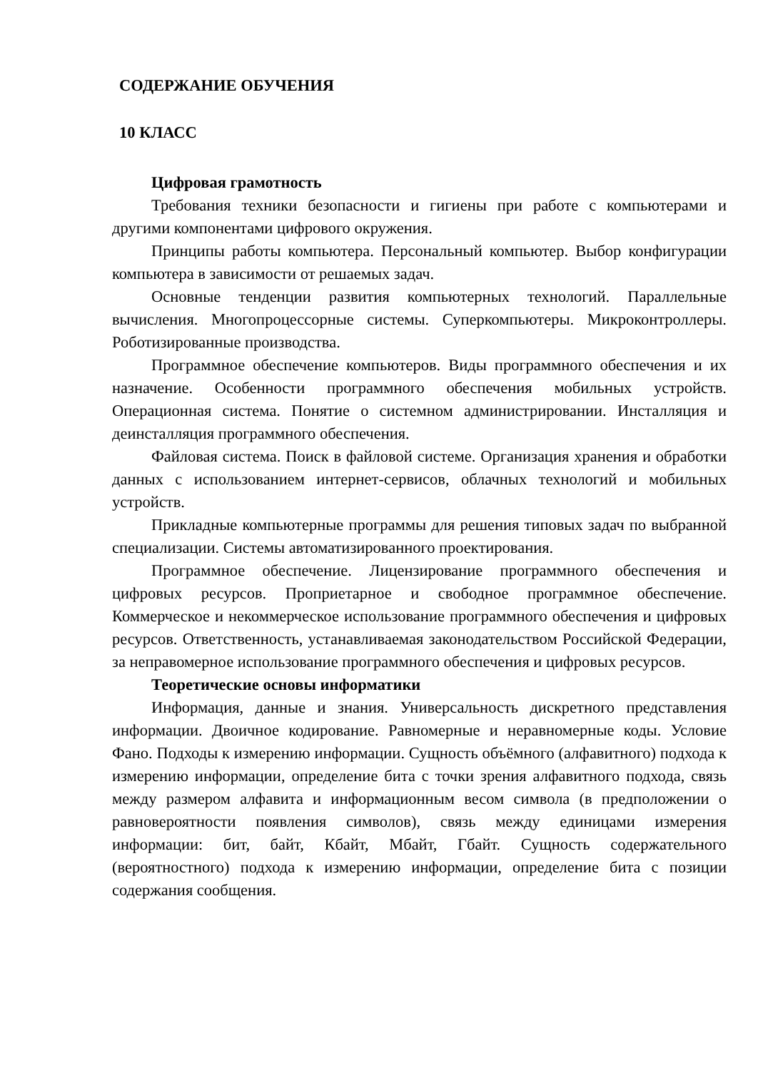СОДЕРЖАНИЕ ОБУЧЕНИЯ
10 КЛАСС
Цифровая грамотность
Требования техники безопасности и гигиены при работе с компьютерами и другими компонентами цифрового окружения.
Принципы работы компьютера. Персональный компьютер. Выбор конфигурации компьютера в зависимости от решаемых задач.
Основные тенденции развития компьютерных технологий. Параллельные вычисления. Многопроцессорные системы. Суперкомпьютеры. Микроконтроллеры. Роботизированные производства.
Программное обеспечение компьютеров. Виды программного обеспечения и их назначение. Особенности программного обеспечения мобильных устройств. Операционная система. Понятие о системном администрировании. Инсталляция и деинсталляция программного обеспечения.
Файловая система. Поиск в файловой системе. Организация хранения и обработки данных с использованием интернет-сервисов, облачных технологий и мобильных устройств.
Прикладные компьютерные программы для решения типовых задач по выбранной специализации. Системы автоматизированного проектирования.
Программное обеспечение. Лицензирование программного обеспечения и цифровых ресурсов. Проприетарное и свободное программное обеспечение. Коммерческое и некоммерческое использование программного обеспечения и цифровых ресурсов. Ответственность, устанавливаемая законодательством Российской Федерации, за неправомерное использование программного обеспечения и цифровых ресурсов.
Теоретические основы информатики
Информация, данные и знания. Универсальность дискретного представления информации. Двоичное кодирование. Равномерные и неравномерные коды. Условие Фано. Подходы к измерению информации. Сущность объёмного (алфавитного) подхода к измерению информации, определение бита с точки зрения алфавитного подхода, связь между размером алфавита и информационным весом символа (в предположении о равновероятности появления символов), связь между единицами измерения информации: бит, байт, Кбайт, Мбайт, Гбайт. Сущность содержательного (вероятностного) подхода к измерению информации, определение бита с позиции содержания сообщения.